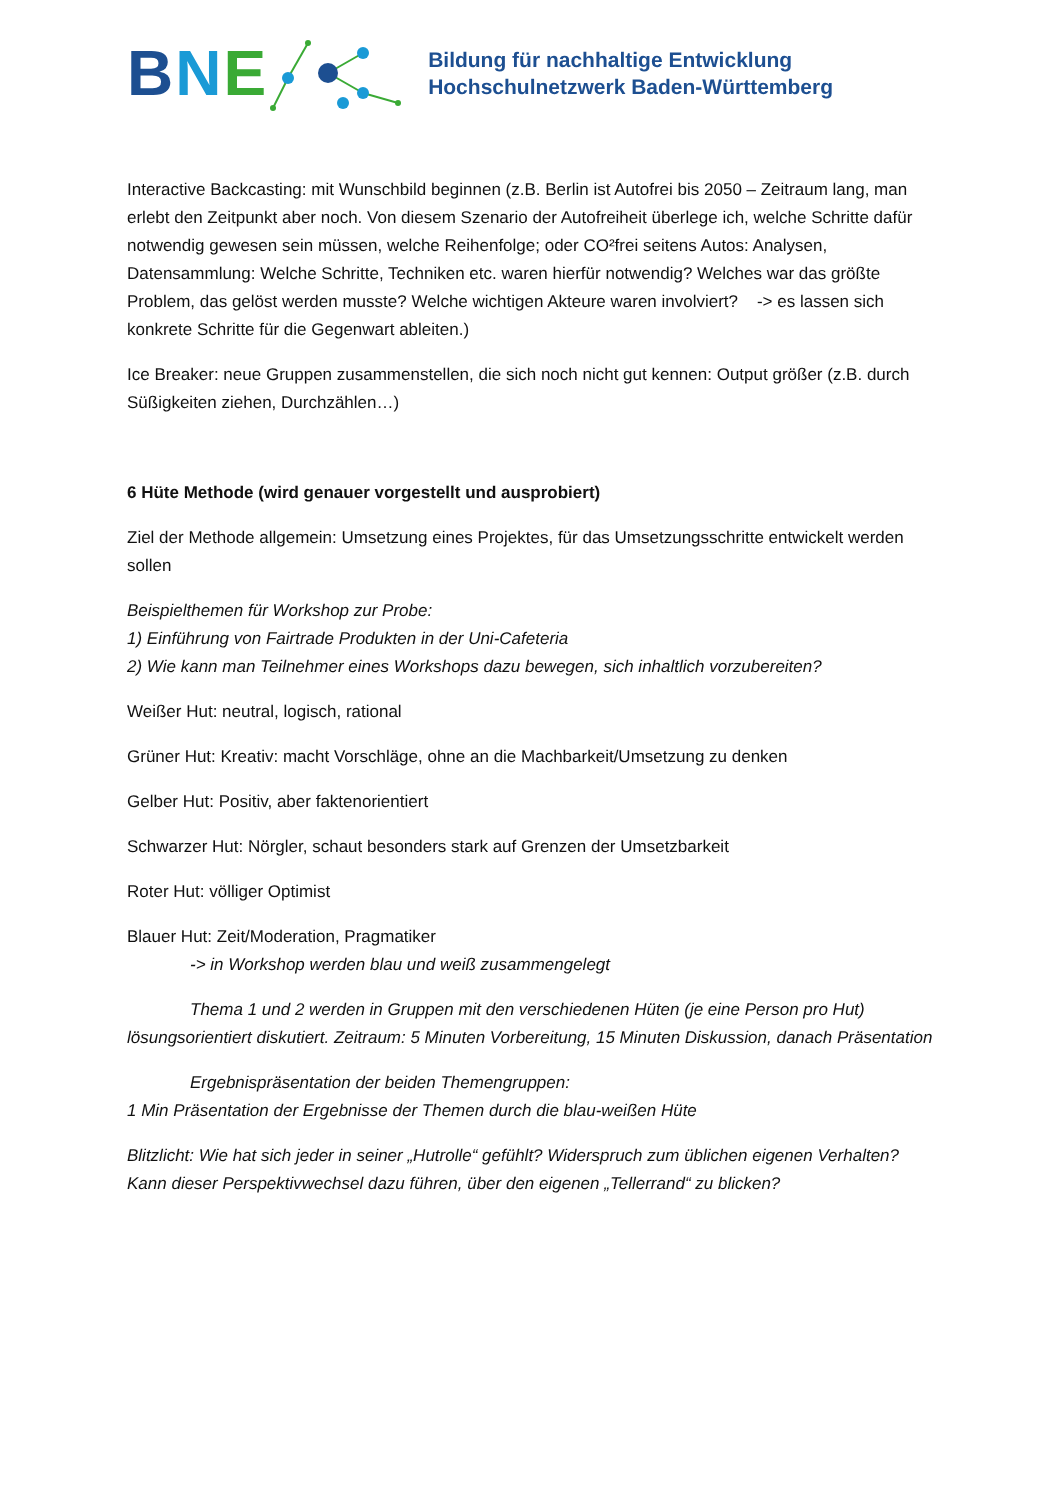BNE
Bildung für nachhaltige Entwicklung
Hochschulnetzwerk Baden-Württemberg
Interactive Backcasting: mit Wunschbild beginnen (z.B. Berlin ist Autofrei bis 2050 – Zeitraum lang, man erlebt den Zeitpunkt aber noch. Von diesem Szenario der Autofreiheit überlege ich, welche Schritte dafür notwendig gewesen sein müssen, welche Reihenfolge; oder CO²frei seitens Autos: Analysen, Datensammlung: Welche Schritte, Techniken etc. waren hierfür notwendig? Welches war das größte Problem, das gelöst werden musste? Welche wichtigen Akteure waren involviert? -> es lassen sich konkrete Schritte für die Gegenwart ableiten.)
Ice Breaker: neue Gruppen zusammenstellen, die sich noch nicht gut kennen: Output größer (z.B. durch Süßigkeiten ziehen, Durchzählen…)
6 Hüte Methode (wird genauer vorgestellt und ausprobiert)
Ziel der Methode allgemein: Umsetzung eines Projektes, für das Umsetzungsschritte entwickelt werden sollen
Beispielthemen für Workshop zur Probe:
1) Einführung von Fairtrade Produkten in der Uni-Cafeteria
2) Wie kann man Teilnehmer eines Workshops dazu bewegen, sich inhaltlich vorzubereiten?
Weißer Hut: neutral, logisch, rational
Grüner Hut: Kreativ: macht Vorschläge, ohne an die Machbarkeit/Umsetzung zu denken
Gelber Hut: Positiv, aber faktenorientiert
Schwarzer Hut: Nörgler, schaut besonders stark auf Grenzen der Umsetzbarkeit
Roter Hut: völliger Optimist
Blauer Hut: Zeit/Moderation, Pragmatiker
-> in Workshop werden blau und weiß zusammengelegt
Thema 1 und 2 werden in Gruppen mit den verschiedenen Hüten (je eine Person pro Hut) lösungsorientiert diskutiert. Zeitraum: 5 Minuten Vorbereitung, 15 Minuten Diskussion, danach Präsentation
Ergebnispräsentation der beiden Themengruppen:
1 Min Präsentation der Ergebnisse der Themen durch die blau-weißen Hüte
Blitzlicht: Wie hat sich jeder in seiner „Hutrolle“ gefühlt? Widerspruch zum üblichen eigenen Verhalten? Kann dieser Perspektivwechsel dazu führen, über den eigenen „Tellerrand“ zu blicken?